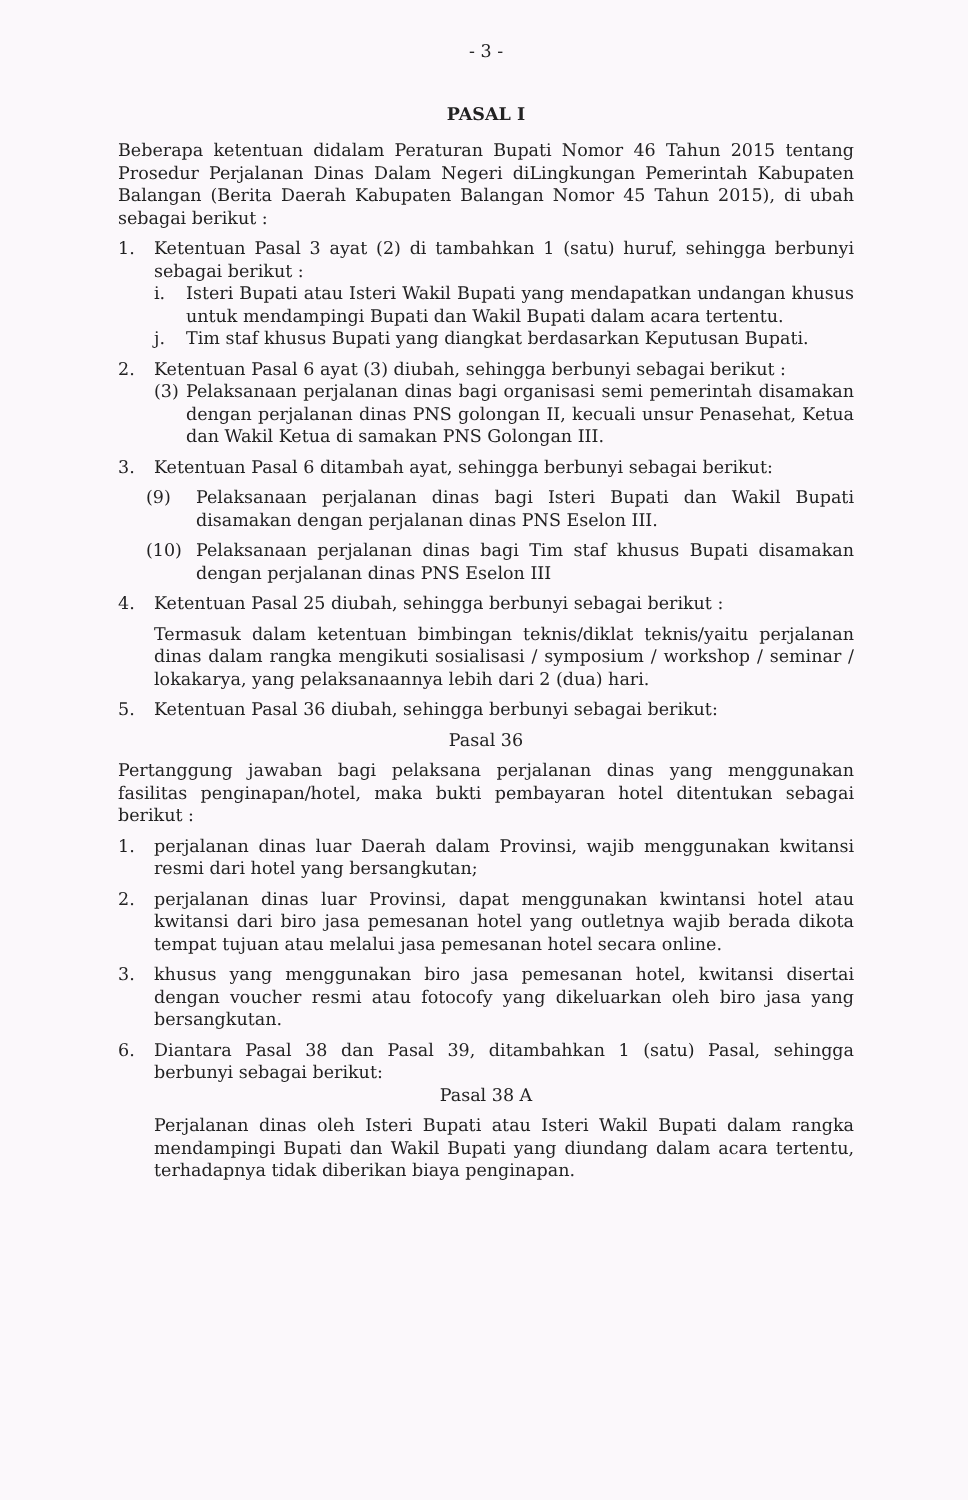- 3 -
PASAL I
Beberapa ketentuan didalam Peraturan Bupati Nomor 46 Tahun 2015 tentang Prosedur Perjalanan Dinas Dalam Negeri diLingkungan Pemerintah Kabupaten Balangan (Berita Daerah Kabupaten Balangan Nomor 45 Tahun 2015), di ubah sebagai berikut :
1. Ketentuan Pasal 3 ayat (2) di tambahkan 1 (satu) huruf, sehingga berbunyi sebagai berikut :
i. Isteri Bupati atau Isteri Wakil Bupati yang mendapatkan undangan khusus untuk mendampingi Bupati dan Wakil Bupati dalam acara tertentu.
j. Tim staf khusus Bupati yang diangkat berdasarkan Keputusan Bupati.
2. Ketentuan Pasal 6 ayat (3) diubah, sehingga berbunyi sebagai berikut :
(3) Pelaksanaan perjalanan dinas bagi organisasi semi pemerintah disamakan dengan perjalanan dinas PNS golongan II, kecuali unsur Penasehat, Ketua dan Wakil Ketua di samakan PNS Golongan III.
3. Ketentuan Pasal 6 ditambah ayat, sehingga berbunyi sebagai berikut:
(9) Pelaksanaan perjalanan dinas bagi Isteri Bupati dan Wakil Bupati disamakan dengan perjalanan dinas PNS Eselon III.
(10) Pelaksanaan perjalanan dinas bagi Tim staf khusus Bupati disamakan dengan perjalanan dinas PNS Eselon III
4. Ketentuan Pasal 25 diubah, sehingga berbunyi sebagai berikut :
Termasuk dalam ketentuan bimbingan teknis/diklat teknis/yaitu perjalanan dinas dalam rangka mengikuti sosialisasi / symposium / workshop / seminar / lokakarya, yang pelaksanaannya lebih dari 2 (dua) hari.
5. Ketentuan Pasal 36 diubah, sehingga berbunyi sebagai berikut:
Pasal 36
Pertanggung jawaban bagi pelaksana perjalanan dinas yang menggunakan fasilitas penginapan/hotel, maka bukti pembayaran hotel ditentukan sebagai berikut :
1. perjalanan dinas luar Daerah dalam Provinsi, wajib menggunakan kwitansi resmi dari hotel yang bersangkutan;
2. perjalanan dinas luar Provinsi, dapat menggunakan kwintansi hotel atau kwitansi dari biro jasa pemesanan hotel yang outletnya wajib berada dikota tempat tujuan atau melalui jasa pemesanan hotel secara online.
3. khusus yang menggunakan biro jasa pemesanan hotel, kwitansi disertai dengan voucher resmi atau fotocofy yang dikeluarkan oleh biro jasa yang bersangkutan.
6. Diantara Pasal 38 dan Pasal 39, ditambahkan 1 (satu) Pasal, sehingga berbunyi sebagai berikut:
Pasal 38 A
Perjalanan dinas oleh Isteri Bupati atau Isteri Wakil Bupati dalam rangka mendampingi Bupati dan Wakil Bupati yang diundang dalam acara tertentu, terhadapnya tidak diberikan biaya penginapan.